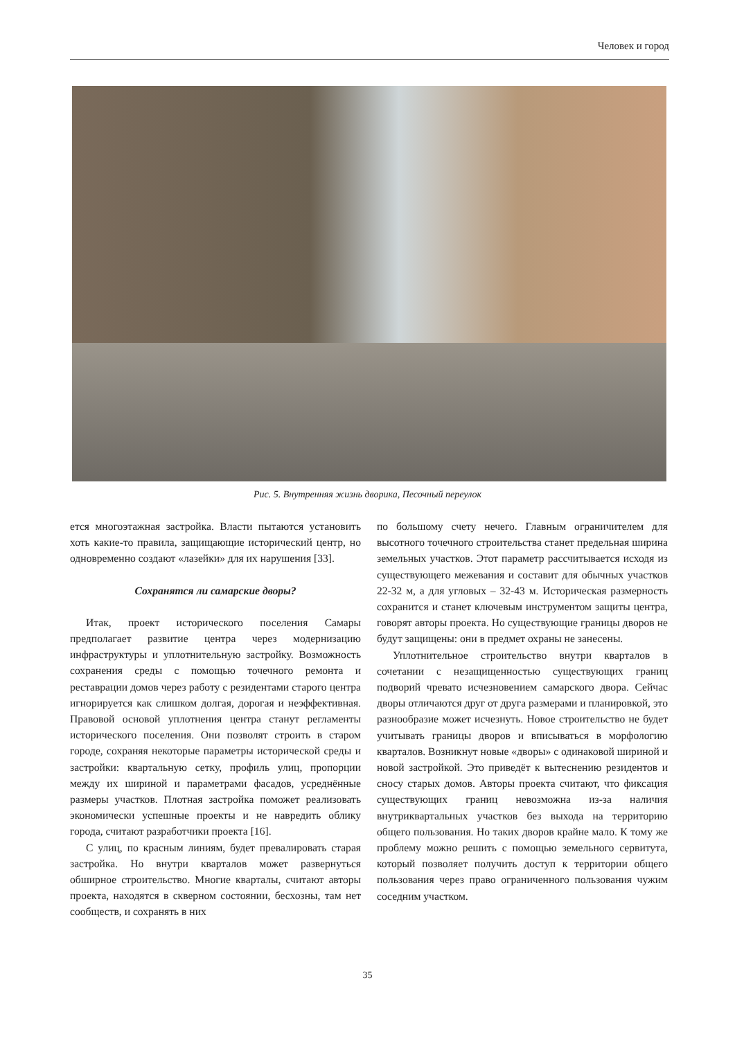Человек и город
Рис. 5. Внутренняя жизнь дворика, Песочный переулок
ется многоэтажная застройка. Власти пытаются установить хоть какие-то правила, защищающие исторический центр, но одновременно создают «лазейки» для их нарушения [33].
Сохранятся ли самарские дворы?
Итак, проект исторического поселения Самары предполагает развитие центра через модернизацию инфраструктуры и уплотнительную застройку. Возможность сохранения среды с помощью точечного ремонта и реставрации домов через работу с резидентами старого центра игнорируется как слишком долгая, дорогая и неэффективная. Правовой основой уплотнения центра станут регламенты исторического поселения. Они позволят строить в старом городе, сохраняя некоторые параметры исторической среды и застройки: квартальную сетку, профиль улиц, пропорции между их шириной и параметрами фасадов, усреднённые размеры участков. Плотная застройка поможет реализовать экономически успешные проекты и не навредить облику города, считают разработчики проекта [16].
С улиц, по красным линиям, будет превалировать старая застройка. Но внутри кварталов может развернуться обширное строительство. Многие кварталы, считают авторы проекта, находятся в скверном состоянии, бесхозны, там нет сообществ, и сохранять в них
по большому счету нечего. Главным ограничителем для высотного точечного строительства станет предельная ширина земельных участков. Этот параметр рассчитывается исходя из существующего межевания и составит для обычных участков 22-32 м, а для угловых – 32-43 м. Историческая размерность сохранится и станет ключевым инструментом защиты центра, говорят авторы проекта. Но существующие границы дворов не будут защищены: они в предмет охраны не занесены.
Уплотнительное строительство внутри кварталов в сочетании с незащищенностью существующих границ подворий чревато исчезновением самарского двора. Сейчас дворы отличаются друг от друга размерами и планировкой, это разнообразие может исчезнуть. Новое строительство не будет учитывать границы дворов и вписываться в морфологию кварталов. Возникнут новые «дворы» с одинаковой шириной и новой застройкой. Это приведёт к вытеснению резидентов и сносу старых домов. Авторы проекта считают, что фиксация существующих границ невозможна из-за наличия внутриквартальных участков без выхода на территорию общего пользования. Но таких дворов крайне мало. К тому же проблему можно решить с помощью земельного сервитута, который позволяет получить доступ к территории общего пользования через право ограниченного пользования чужим соседним участком.
35